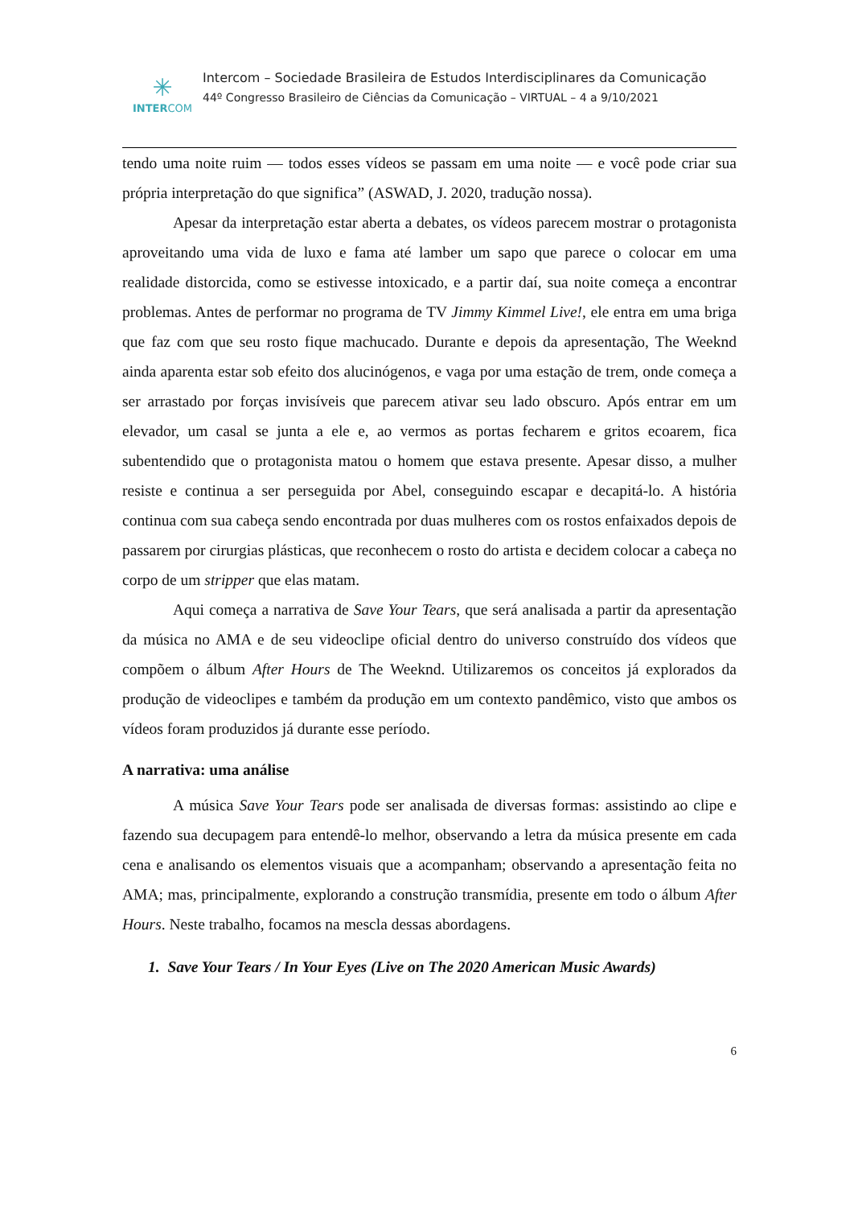✳
INTERCOM
Intercom – Sociedade Brasileira de Estudos Interdisciplinares da Comunicação
44º Congresso Brasileiro de Ciências da Comunicação – VIRTUAL – 4 a 9/10/2021
tendo uma noite ruim — todos esses vídeos se passam em uma noite — e você pode criar sua própria interpretação do que significa” (ASWAD, J. 2020, tradução nossa).
Apesar da interpretação estar aberta a debates, os vídeos parecem mostrar o protagonista aproveitando uma vida de luxo e fama até lamber um sapo que parece o colocar em uma realidade distorcida, como se estivesse intoxicado, e a partir daí, sua noite começa a encontrar problemas. Antes de performar no programa de TV Jimmy Kimmel Live!, ele entra em uma briga que faz com que seu rosto fique machucado. Durante e depois da apresentação, The Weeknd ainda aparenta estar sob efeito dos alucinógenos, e vaga por uma estação de trem, onde começa a ser arrastado por forças invisíveis que parecem ativar seu lado obscuro. Após entrar em um elevador, um casal se junta a ele e, ao vermos as portas fecharem e gritos ecoarem, fica subentendido que o protagonista matou o homem que estava presente. Apesar disso, a mulher resiste e continua a ser perseguida por Abel, conseguindo escapar e decapitá-lo. A história continua com sua cabeça sendo encontrada por duas mulheres com os rostos enfaixados depois de passarem por cirurgias plásticas, que reconhecem o rosto do artista e decidem colocar a cabeça no corpo de um stripper que elas matam.
Aqui começa a narrativa de Save Your Tears, que será analisada a partir da apresentação da música no AMA e de seu videoclipe oficial dentro do universo construído dos vídeos que compõem o álbum After Hours de The Weeknd. Utilizaremos os conceitos já explorados da produção de videoclipes e também da produção em um contexto pandêmico, visto que ambos os vídeos foram produzidos já durante esse período.
A narrativa: uma análise
A música Save Your Tears pode ser analisada de diversas formas: assistindo ao clipe e fazendo sua decupagem para entendê-lo melhor, observando a letra da música presente em cada cena e analisando os elementos visuais que a acompanham; observando a apresentação feita no AMA; mas, principalmente, explorando a construção transmídia, presente em todo o álbum After Hours. Neste trabalho, focamos na mescla dessas abordagens.
1. Save Your Tears / In Your Eyes (Live on The 2020 American Music Awards)
6